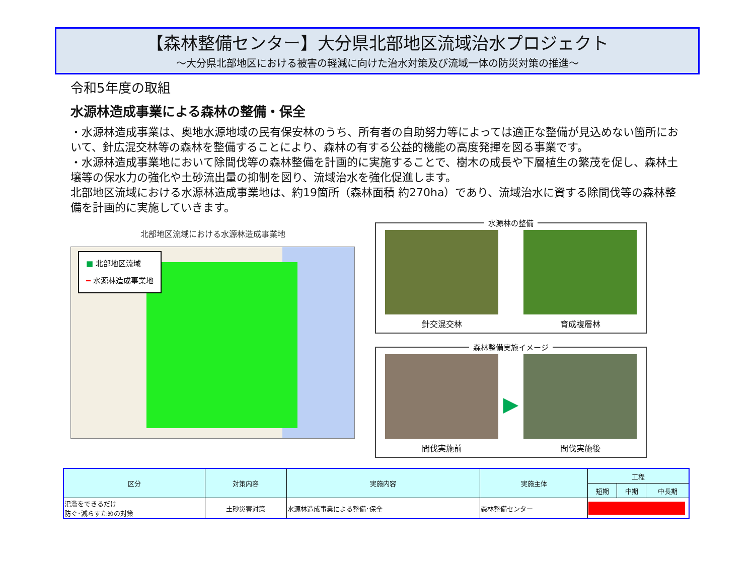【森林整備センター】大分県北部地区流域治水プロジェクト
～大分県北部地区における被害の軽減に向けた治水対策及び流域一体の防災対策の推進～
令和5年度の取組
水源林造成事業による森林の整備・保全
・水源林造成事業は、奥地水源地域の民有保安林のうち、所有者の自助努力等によっては適正な整備が見込めない箇所において、針広混交林等の森林を整備することにより、森林の有する公益的機能の高度発揮を図る事業です。
・水源林造成事業地において除間伐等の森林整備を計画的に実施することで、樹木の成長や下層植生の繁茂を促し、森林土壌等の保水力の強化や土砂流出量の抑制を図り、流域治水を強化促進します。
北部地区流域における水源林造成事業地は、約19箇所（森林面積 約270ha）であり、流域治水に資する除間伐等の森林整備を計画的に実施していきます。
北部地区流域における水源林造成事業地
■ 北部地区流域
━ 水源林造成事業地
水源林の整備
針交混交林 育成複層林
森林整備実施イメージ
間伐実施前
▶
間伐実施後
| 区分 | 対策内容 | 実施内容 | 実施主体 | 工程 | | |
| --- | --- | --- | --- | --- | --- | --- |
| | | | | 短期 | 中期 | 中長期 |
| 氾濫をできるだけ 防ぐ･減らすための対策 | 土砂災害対策 | 水源林造成事業による整備･保全 | 森林整備センター | | | |